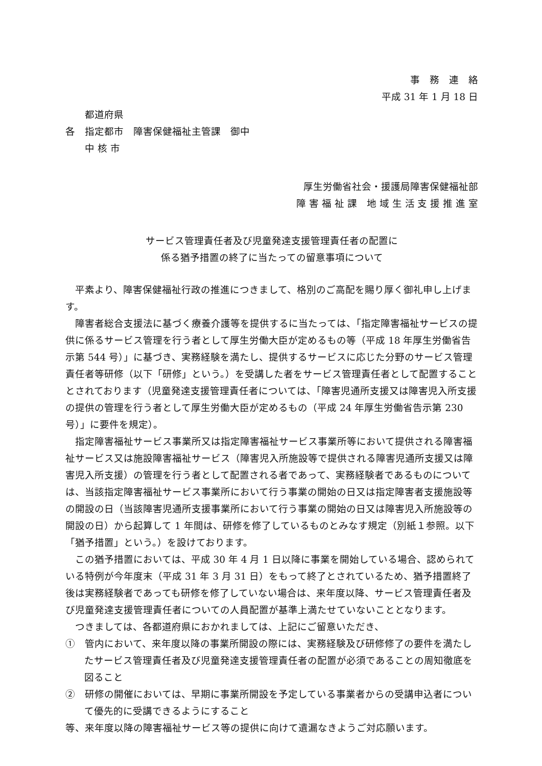事　務　連　絡
平成 31 年 1 月 18 日
　　都道府県
各　指定都市　障害保健福祉主管課　御中
　　中 核 市
厚生労働省社会・援護局障害保健福祉部
障 害 福 祉 課　地 域 生 活 支 援 推 進 室
サービス管理責任者及び児童発達支援管理責任者の配置に
係る猶予措置の終了に当たっての留意事項について
平素より、障害保健福祉行政の推進につきまして、格別のご高配を賜り厚く御礼申し上げます。
障害者総合支援法に基づく療養介護等を提供するに当たっては、「指定障害福祉サービスの提供に係るサービス管理を行う者として厚生労働大臣が定めるもの等（平成 18 年厚生労働省告示第 544 号）」に基づき、実務経験を満たし、提供するサービスに応じた分野のサービス管理責任者等研修（以下「研修」という。）を受講した者をサービス管理責任者として配置することとされております（児童発達支援管理責任者については、「障害児通所支援又は障害児入所支援の提供の管理を行う者として厚生労働大臣が定めるもの（平成 24 年厚生労働省告示第 230 号）」に要件を規定）。
指定障害福祉サービス事業所又は指定障害福祉サービス事業所等において提供される障害福祉サービス又は施設障害福祉サービス（障害児入所施設等で提供される障害児通所支援又は障害児入所支援）の管理を行う者として配置される者であって、実務経験者であるものについては、当該指定障害福祉サービス事業所において行う事業の開始の日又は指定障害者支援施設等の開設の日（当該障害児通所支援事業所において行う事業の開始の日又は障害児入所施設等の開設の日）から起算して 1 年間は、研修を修了しているものとみなす規定（別紙１参照。以下「猶予措置」という。）を設けております。
この猶予措置においては、平成 30 年 4 月 1 日以降に事業を開始している場合、認められている特例が今年度末（平成 31 年 3 月 31 日）をもって終了とされているため、猶予措置終了後は実務経験者であっても研修を修了していない場合は、来年度以降、サービス管理責任者及び児童発達支援管理責任者についての人員配置が基準上満たせていないこととなります。
つきましては、各都道府県におかれましては、上記にご留意いただき、
①　管内において、来年度以降の事業所開設の際には、実務経験及び研修修了の要件を満たしたサービス管理責任者及び児童発達支援管理責任者の配置が必須であることの周知徹底を図ること
②　研修の開催においては、早期に事業所開設を予定している事業者からの受講申込者について優先的に受講できるようにすること
等、来年度以降の障害福祉サービス等の提供に向けて遺漏なきようご対応願います。